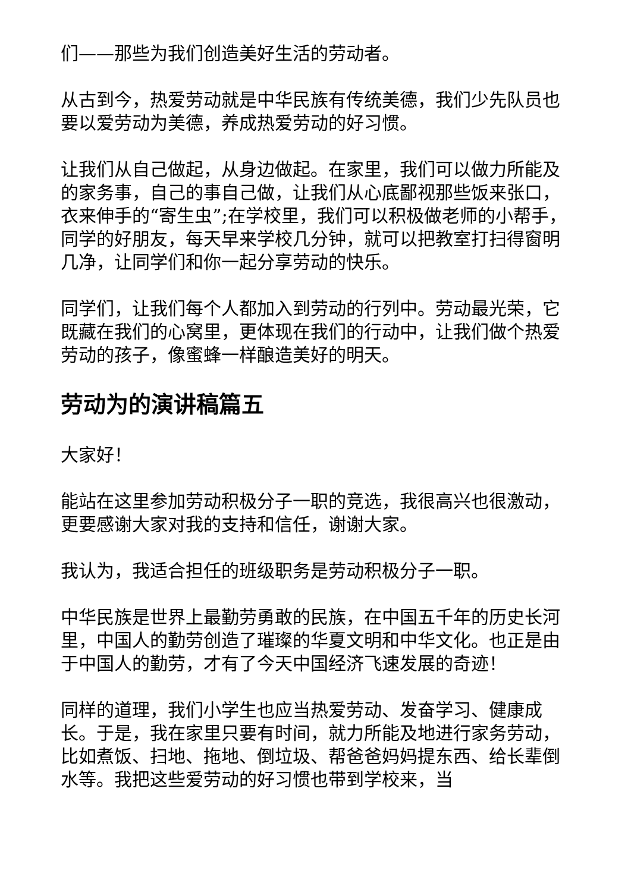们——那些为我们创造美好生活的劳动者。
从古到今，热爱劳动就是中华民族有传统美德，我们少先队员也要以爱劳动为美德，养成热爱劳动的好习惯。
让我们从自己做起，从身边做起。在家里，我们可以做力所能及的家务事，自己的事自己做，让我们从心底鄙视那些饭来张口，衣来伸手的“寄生虫”;在学校里，我们可以积极做老师的小帮手，同学的好朋友，每天早来学校几分钟，就可以把教室打扫得窗明几净，让同学们和你一起分享劳动的快乐。
同学们，让我们每个人都加入到劳动的行列中。劳动最光荣，它既藏在我们的心窝里，更体现在我们的行动中，让我们做个热爱劳动的孩子，像蜜蜂一样酿造美好的明天。
劳动为的演讲稿篇五
大家好！
能站在这里参加劳动积极分子一职的竞选，我很高兴也很激动，更要感谢大家对我的支持和信任，谢谢大家。
我认为，我适合担任的班级职务是劳动积极分子一职。
中华民族是世界上最勤劳勇敢的民族，在中国五千年的历史长河里，中国人的勤劳创造了璀璨的华夏文明和中华文化。也正是由于中国人的勤劳，才有了今天中国经济飞速发展的奇迹！
同样的道理，我们小学生也应当热爱劳动、发奋学习、健康成长。于是，我在家里只要有时间，就力所能及地进行家务劳动，比如煮饭、扫地、拖地、倒垃圾、帮爸爸妈妈提东西、给长辈倒水等。我把这些爱劳动的好习惯也带到学校来，当